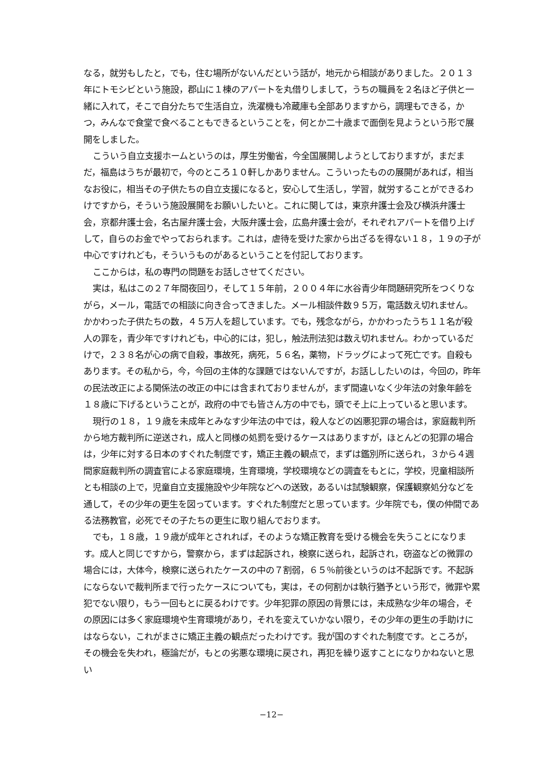なる，就労もしたと，でも，住む場所がないんだという話が，地元から相談がありました。２０１３年にトモシビという施設，郡山に１棟のアパートを丸借りしまして，うちの職員を２名ほど子供と一緒に入れて，そこで自分たちで生活自立，洗濯機も冷蔵庫も全部ありますから，調理もできる，かつ，みんなで食堂で食べることもできるということを，何とか二十歳まで面倒を見ようという形で展開をしました。
こういう自立支援ホームというのは，厚生労働省，今全国展開しようとしておりますが，まだまだ，福島はうちが最初で，今のところ１０軒しかありません。こういったものの展開があれば，相当なお役に，相当その子供たちの自立支援になると，安心して生活し，学習，就労することができるわけですから，そういう施設展開をお願いしたいと。これに関しては，東京弁護士会及び横浜弁護士会，京都弁護士会，名古屋弁護士会，大阪弁護士会，広島弁護士会が，それぞれアパートを借り上げして，自らのお金でやっておられます。これは，虐待を受けた家から出ざるを得ない１８，１９の子が中心ですけれども，そういうものがあるということを付記しております。
ここからは，私の専門の問題をお話しさせてください。
実は，私はこの２７年間夜回り，そして１５年前，２００４年に水谷青少年問題研究所をつくりながら，メール，電話での相談に向き合ってきました。メール相談件数９５万，電話数え切れません。かかわった子供たちの数，４５万人を超しています。でも，残念ながら，かかわったうち１１名が殺人の罪を，青少年ですけれども，中心的には，犯し，触法刑法犯は数え切れません。わかっているだけで，２３８名が心の病で自殺，事故死，病死，５６名，薬物，ドラッグによって死亡です。自殺もあります。その私から，今，今回の主体的な課題ではないんですが，お話ししたいのは，今回の，昨年の民法改正による関係法の改正の中には含まれておりませんが，まず間違いなく少年法の対象年齢を１８歳に下げるということが，政府の中でも皆さん方の中でも，頭でそ上に上っていると思います。
現行の１８，１９歳を未成年とみなす少年法の中では，殺人などの凶悪犯罪の場合は，家庭裁判所から地方裁判所に逆送され，成人と同様の処罰を受けるケースはありますが，ほとんどの犯罪の場合は，少年に対する日本のすぐれた制度です，矯正主義の観点で，まずは鑑別所に送られ，３から４週間家庭裁判所の調査官による家庭環境，生育環境，学校環境などの調査をもとに，学校，児童相談所とも相談の上で，児童自立支援施設や少年院などへの送致，あるいは試験観察，保護観察処分などを通して，その少年の更生を図っています。すぐれた制度だと思っています。少年院でも，僕の仲間である法務教官，必死でその子たちの更生に取り組んでおります。
でも，１８歳，１９歳が成年とされれば，そのような矯正教育を受ける機会を失うことになります。成人と同じですから，警察から，まずは起訴され，検察に送られ，起訴され，窃盗などの微罪の場合には，大体今，検察に送られたケースの中の７割弱，６５％前後というのは不起訴です。不起訴にならないで裁判所まで行ったケースについても，実は，その何割かは執行猶予という形で，微罪や累犯でない限り，もう一回もとに戻るわけです。少年犯罪の原因の背景には，未成熟な少年の場合，その原因には多く家庭環境や生育環境があり，それを変えていかない限り，その少年の更生の手助けにはならない，これがまさに矯正主義の観点だったわけです。我が国のすぐれた制度です。ところが，その機会を失われ，極論だが，もとの劣悪な環境に戻され，再犯を繰り返すことになりかねないと思い
−12−